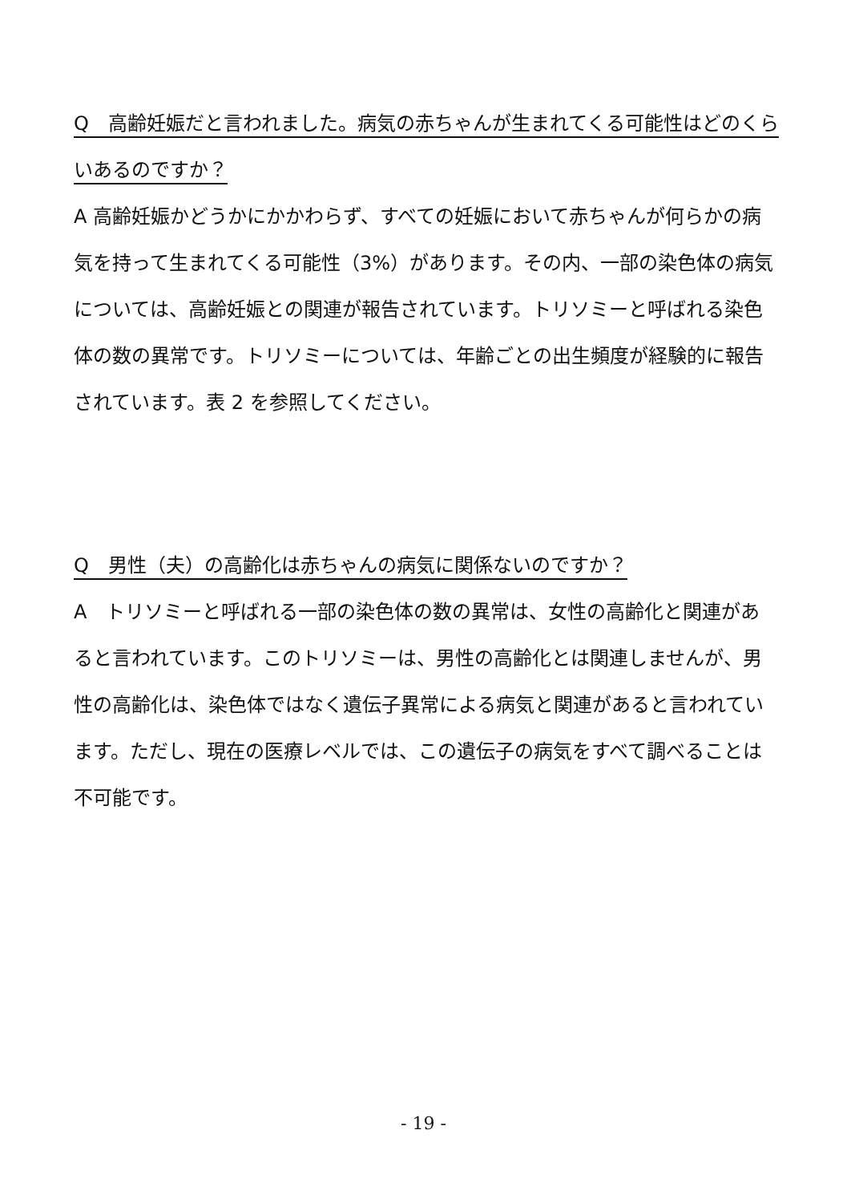Q　高齢妊娠だと言われました。病気の赤ちゃんが生まれてくる可能性はどのくらいあるのですか？
A 高齢妊娠かどうかにかかわらず、すべての妊娠において赤ちゃんが何らかの病気を持って生まれてくる可能性（3%）があります。その内、一部の染色体の病気については、高齢妊娠との関連が報告されています。トリソミーと呼ばれる染色体の数の異常です。トリソミーについては、年齢ごとの出生頻度が経験的に報告されています。表 2 を参照してください。
Q　男性（夫）の高齢化は赤ちゃんの病気に関係ないのですか？
A　トリソミーと呼ばれる一部の染色体の数の異常は、女性の高齢化と関連があると言われています。このトリソミーは、男性の高齢化とは関連しませんが、男性の高齢化は、染色体ではなく遺伝子異常による病気と関連があると言われています。ただし、現在の医療レベルでは、この遺伝子の病気をすべて調べることは不可能です。
- 19 -